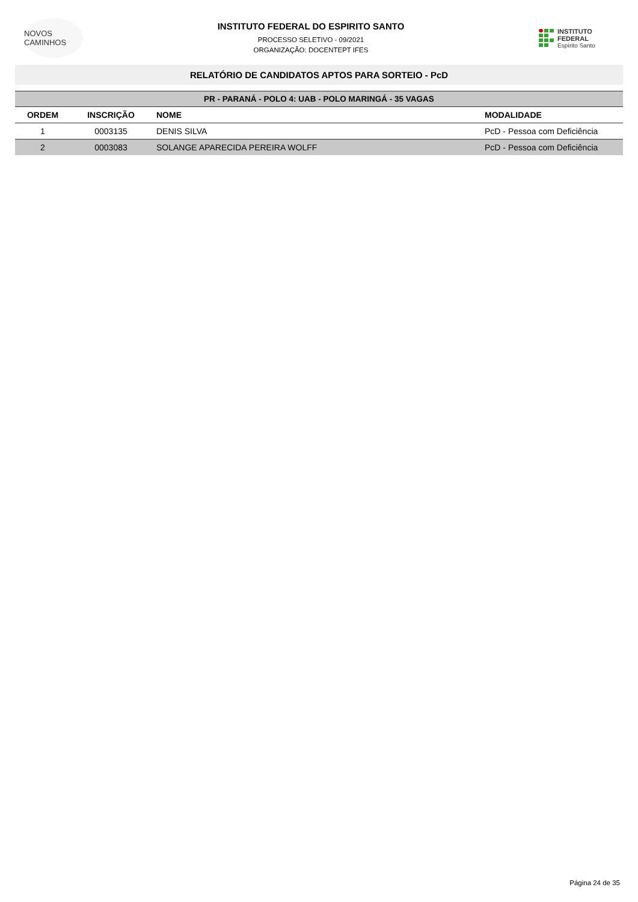NOVOS CAMINHOS
INSTITUTO FEDERAL DO ESPIRITO SANTO
PROCESSO SELETIVO - 09/2021
ORGANIZAÇÃO: DOCENTEPT IFES
INSTITUTO FEDERAL
Espírito Santo
RELATÓRIO DE CANDIDATOS APTOS PARA SORTEIO - PcD
| PR - PARANÁ - POLO 4: UAB - POLO MARINGÁ - 35 VAGAS | | | |
| ORDEM | INSCRIÇÃO | NOME | MODALIDADE |
| 1 | 0003135 | DENIS SILVA | PcD - Pessoa com Deficiência |
| 2 | 0003083 | SOLANGE APARECIDA PEREIRA WOLFF | PcD - Pessoa com Deficiência |
Página 24 de 35